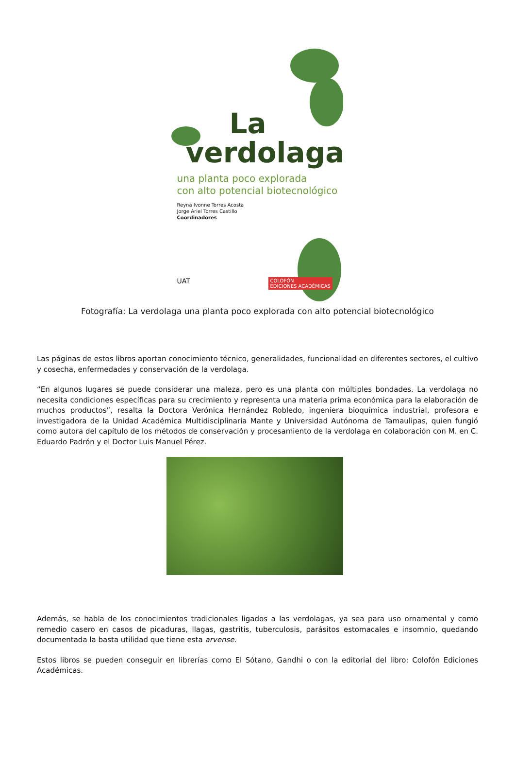La
verdolaga
una planta poco explorada
con alto potencial biotecnológico
Reyna Ivonne Torres Acosta
Jorge Ariel Torres Castillo
Coordinadores
UAT
COLOFÓN
EDICIONES ACADÉMICAS
Fotografía: La verdolaga una planta poco explorada con alto potencial biotecnológico
Las páginas de estos libros aportan conocimiento técnico, generalidades, funcionalidad en diferentes sectores, el cultivo y cosecha, enfermedades y conservación de la verdolaga.
“En algunos lugares se puede considerar una maleza, pero es una planta con múltiples bondades. La verdolaga no necesita condiciones específicas para su crecimiento y representa una materia prima económica para la elaboración de muchos productos”, resalta la Doctora Verónica Hernández Robledo, ingeniera bioquímica industrial, profesora e investigadora de la Unidad Académica Multidisciplinaria Mante y Universidad Autónoma de Tamaulipas, quien fungió como autora del capítulo de los métodos de conservación y procesamiento de la verdolaga en colaboración con M. en C. Eduardo Padrón y el Doctor Luis Manuel Pérez.
Además, se habla de los conocimientos tradicionales ligados a las verdolagas, ya sea para uso ornamental y como remedio casero en casos de picaduras, llagas, gastritis, tuberculosis, parásitos estomacales e insomnio, quedando documentada la basta utilidad que tiene esta arvense.
Estos libros se pueden conseguir en librerías como El Sótano, Gandhi o con la editorial del libro: Colofón Ediciones Académicas.